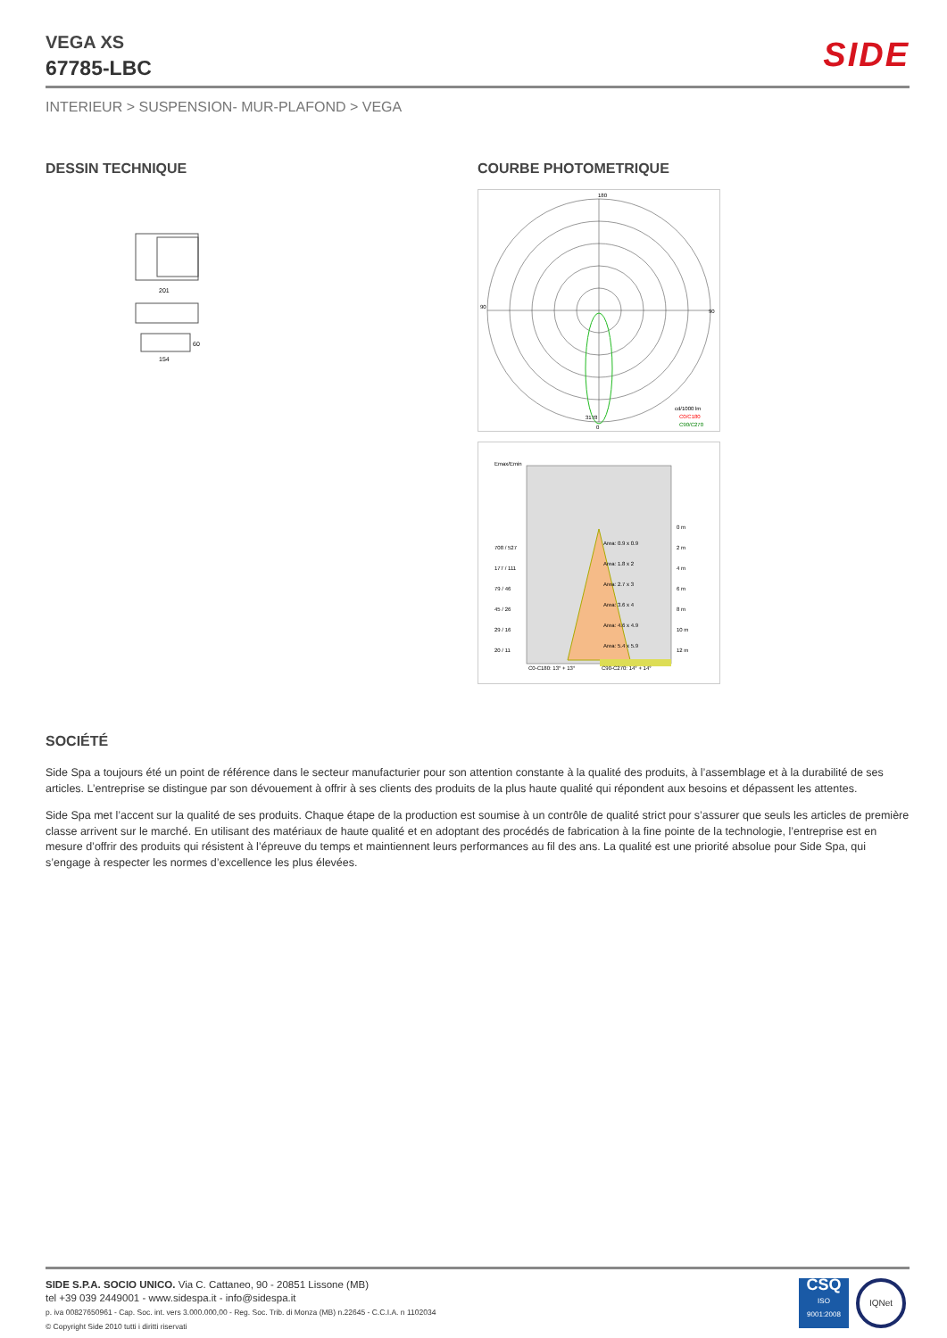VEGA XS
67785-LBC
SIDE
INTERIEUR > SUSPENSION- MUR-PLAFOND > VEGA
DESSIN TECHNIQUE COURBE PHOTOMETRIQUE
201
154
60
180
90
90
3178
0
cd/1000 lm
C0/C180
C90/C270
Emax/Emin
Area: 0.9 x 0.9
Area: 1.8 x 2
Area: 2.7 x 3
Area: 3.6 x 4
Area: 4.6 x 4.9
Area: 5.4 x 5.9
708 / 527
177 / 111
79 / 46
45 / 26
29 / 16
20 / 11
0 m
2 m
4 m
6 m
8 m
10 m
12 m
C0-C180: 13° + 13°
C90-C270: 14° + 14°
SOCIÉTÉ
Side Spa a toujours été un point de référence dans le secteur manufacturier pour son attention constante à la qualité des produits, à l’assemblage et à la durabilité de ses articles. L’entreprise se distingue par son dévouement à offrir à ses clients des produits de la plus haute qualité qui répondent aux besoins et dépassent les attentes.
Side Spa met l’accent sur la qualité de ses produits. Chaque étape de la production est soumise à un contrôle de qualité strict pour s’assurer que seuls les articles de première classe arrivent sur le marché. En utilisant des matériaux de haute qualité et en adoptant des procédés de fabrication à la fine pointe de la technologie, l’entreprise est en mesure d’offrir des produits qui résistent à l’épreuve du temps et maintiennent leurs performances au fil des ans. La qualité est une priorité absolue pour Side Spa, qui s’engage à respecter les normes d’excellence les plus élevées.
SIDE S.P.A. SOCIO UNICO. Via C. Cattaneo, 90 - 20851 Lissone (MB)
tel +39 039 2449001 - www.sidespa.it - info@sidespa.it
p. iva 00827650961 - Cap. Soc. int. vers 3.000.000,00 - Reg. Soc. Trib. di Monza (MB) n.22645 - C.C.I.A. n 1102034
© Copyright Side 2010 tutti i diritti riservati
CSQ
ISO
9001:2008
IQNet